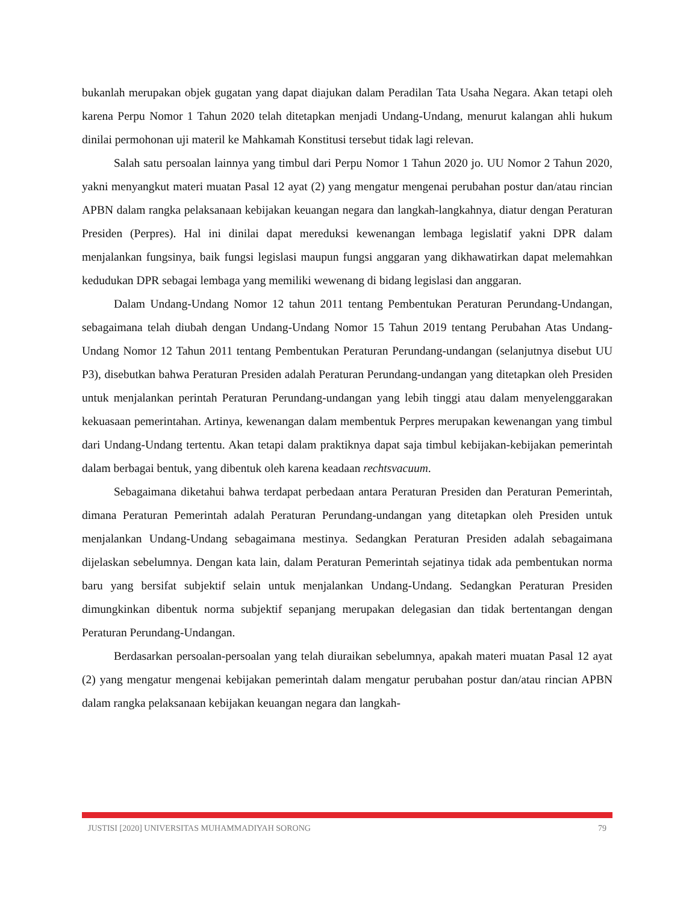bukanlah merupakan objek gugatan yang dapat diajukan dalam Peradilan Tata Usaha Negara. Akan tetapi oleh karena Perpu Nomor 1 Tahun 2020 telah ditetapkan menjadi Undang-Undang, menurut kalangan ahli hukum dinilai permohonan uji materil ke Mahkamah Konstitusi tersebut tidak lagi relevan.
Salah satu persoalan lainnya yang timbul dari Perpu Nomor 1 Tahun 2020 jo. UU Nomor 2 Tahun 2020, yakni menyangkut materi muatan Pasal 12 ayat (2) yang mengatur mengenai perubahan postur dan/atau rincian APBN dalam rangka pelaksanaan kebijakan keuangan negara dan langkah-langkahnya, diatur dengan Peraturan Presiden (Perpres). Hal ini dinilai dapat mereduksi kewenangan lembaga legislatif yakni DPR dalam menjalankan fungsinya, baik fungsi legislasi maupun fungsi anggaran yang dikhawatirkan dapat melemahkan kedudukan DPR sebagai lembaga yang memiliki wewenang di bidang legislasi dan anggaran.
Dalam Undang-Undang Nomor 12 tahun 2011 tentang Pembentukan Peraturan Perundang-Undangan, sebagaimana telah diubah dengan Undang-Undang Nomor 15 Tahun 2019 tentang Perubahan Atas Undang-Undang Nomor 12 Tahun 2011 tentang Pembentukan Peraturan Perundang-undangan (selanjutnya disebut UU P3), disebutkan bahwa Peraturan Presiden adalah Peraturan Perundang-undangan yang ditetapkan oleh Presiden untuk menjalankan perintah Peraturan Perundang-undangan yang lebih tinggi atau dalam menyelenggarakan kekuasaan pemerintahan. Artinya, kewenangan dalam membentuk Perpres merupakan kewenangan yang timbul dari Undang-Undang tertentu. Akan tetapi dalam praktiknya dapat saja timbul kebijakan-kebijakan pemerintah dalam berbagai bentuk, yang dibentuk oleh karena keadaan rechtsvacuum.
Sebagaimana diketahui bahwa terdapat perbedaan antara Peraturan Presiden dan Peraturan Pemerintah, dimana Peraturan Pemerintah adalah Peraturan Perundang-undangan yang ditetapkan oleh Presiden untuk menjalankan Undang-Undang sebagaimana mestinya. Sedangkan Peraturan Presiden adalah sebagaimana dijelaskan sebelumnya. Dengan kata lain, dalam Peraturan Pemerintah sejatinya tidak ada pembentukan norma baru yang bersifat subjektif selain untuk menjalankan Undang-Undang. Sedangkan Peraturan Presiden dimungkinkan dibentuk norma subjektif sepanjang merupakan delegasian dan tidak bertentangan dengan Peraturan Perundang-Undangan.
Berdasarkan persoalan-persoalan yang telah diuraikan sebelumnya, apakah materi muatan Pasal 12 ayat (2) yang mengatur mengenai kebijakan pemerintah dalam mengatur perubahan postur dan/atau rincian APBN dalam rangka pelaksanaan kebijakan keuangan negara dan langkah-
JUSTISI [2020] UNIVERSITAS MUHAMMADIYAH SORONG 79